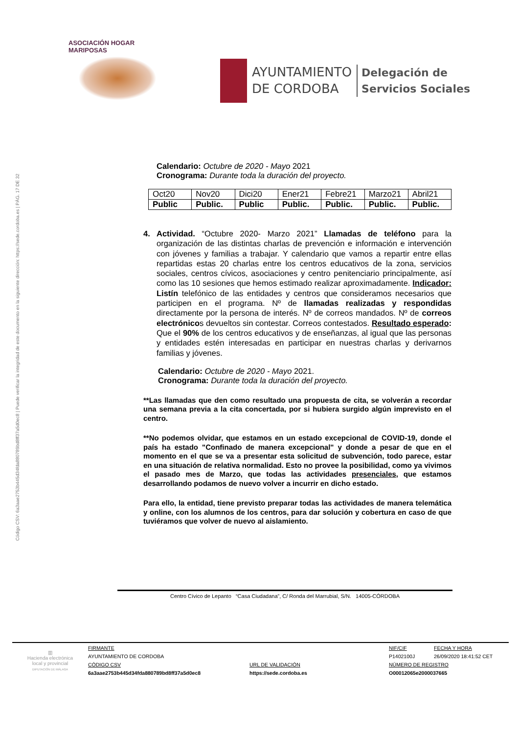Código CSV: 6a3aae2753b445d34fda880789bd8ff37a5d0ec8 | Puede verificar la integridad de este documento en la siguiente dirección: https://sede.cordoba.es | PÁG. 17 DE 32
ASOCIACIÓN HOGAR MARIPOSAS
AYUNTAMIENTO
DE CORDOBA
Delegación de
Servicios Sociales
Calendario: Octubre de 2020 - Mayo 2021
Cronograma: Durante toda la duración del proyecto.
| Oct20 | Nov20 | Dici20 | Ener21 | Febre21 | Marzo21 | Abril21 |
| Public | Public. | Public | Public. | Public. | Public. | Public. |
4. Actividad. “Octubre 2020- Marzo 2021” Llamadas de teléfono para la organización de las distintas charlas de prevención e información e intervención con jóvenes y familias a trabajar. Y calendario que vamos a repartir entre ellas repartidas estas 20 charlas entre los centros educativos de la zona, servicios sociales, centros cívicos, asociaciones y centro penitenciario principalmente, así como las 10 sesiones que hemos estimado realizar aproximadamente. Indicador: Listín telefónico de las entidades y centros que consideramos necesarios que participen en el programa. Nº de llamadas realizadas y respondidas directamente por la persona de interés. Nº de correos mandados. Nº de correos electrónicos devueltos sin contestar. Correos contestados. Resultado esperado: Que el 90% de los centros educativos y de enseñanzas, al igual que las personas y entidades estén interesadas en participar en nuestras charlas y derivarnos familias y jóvenes.
Calendario: Octubre de 2020 - Mayo 2021.
Cronograma: Durante toda la duración del proyecto.
**Las llamadas que den como resultado una propuesta de cita, se volverán a recordar una semana previa a la cita concertada, por si hubiera surgido algún imprevisto en el centro.
**No podemos olvidar, que estamos en un estado excepcional de COVID-19, donde el país ha estado "Confinado de manera excepcional" y donde a pesar de que en el momento en el que se va a presentar esta solicitud de subvención, todo parece, estar en una situación de relativa normalidad. Esto no provee la posibilidad, como ya vivimos el pasado mes de Marzo, que todas las actividades presenciales, que estamos desarrollando podamos de nuevo volver a incurrir en dicho estado.
Para ello, la entidad, tiene previsto preparar todas las actividades de manera telemática y online, con los alumnos de los centros, para dar solución y cobertura en caso de que tuviéramos que volver de nuevo al aislamiento.
Centro Cívico de Lepanto “Casa Ciudadana”, C/ Ronda del Marrubial, S/N. 14005-CÓRDOBA
▥
Hacienda electrónica
local y provincial
DIPUTACIÓN DE MÁLAGA
FIRMANTE
NIF/CIF
FECHA Y HORA
AYUNTAMIENTO DE CORDOBA
P1402100J
26/09/2020 18:41:52 CET
CÓDIGO CSV
URL DE VALIDACIÓN
NÚMERO DE REGISTRO
6a3aae2753b445d34fda880789bd8ff37a5d0ec8
https://sede.cordoba.es
O00012065e2000037665